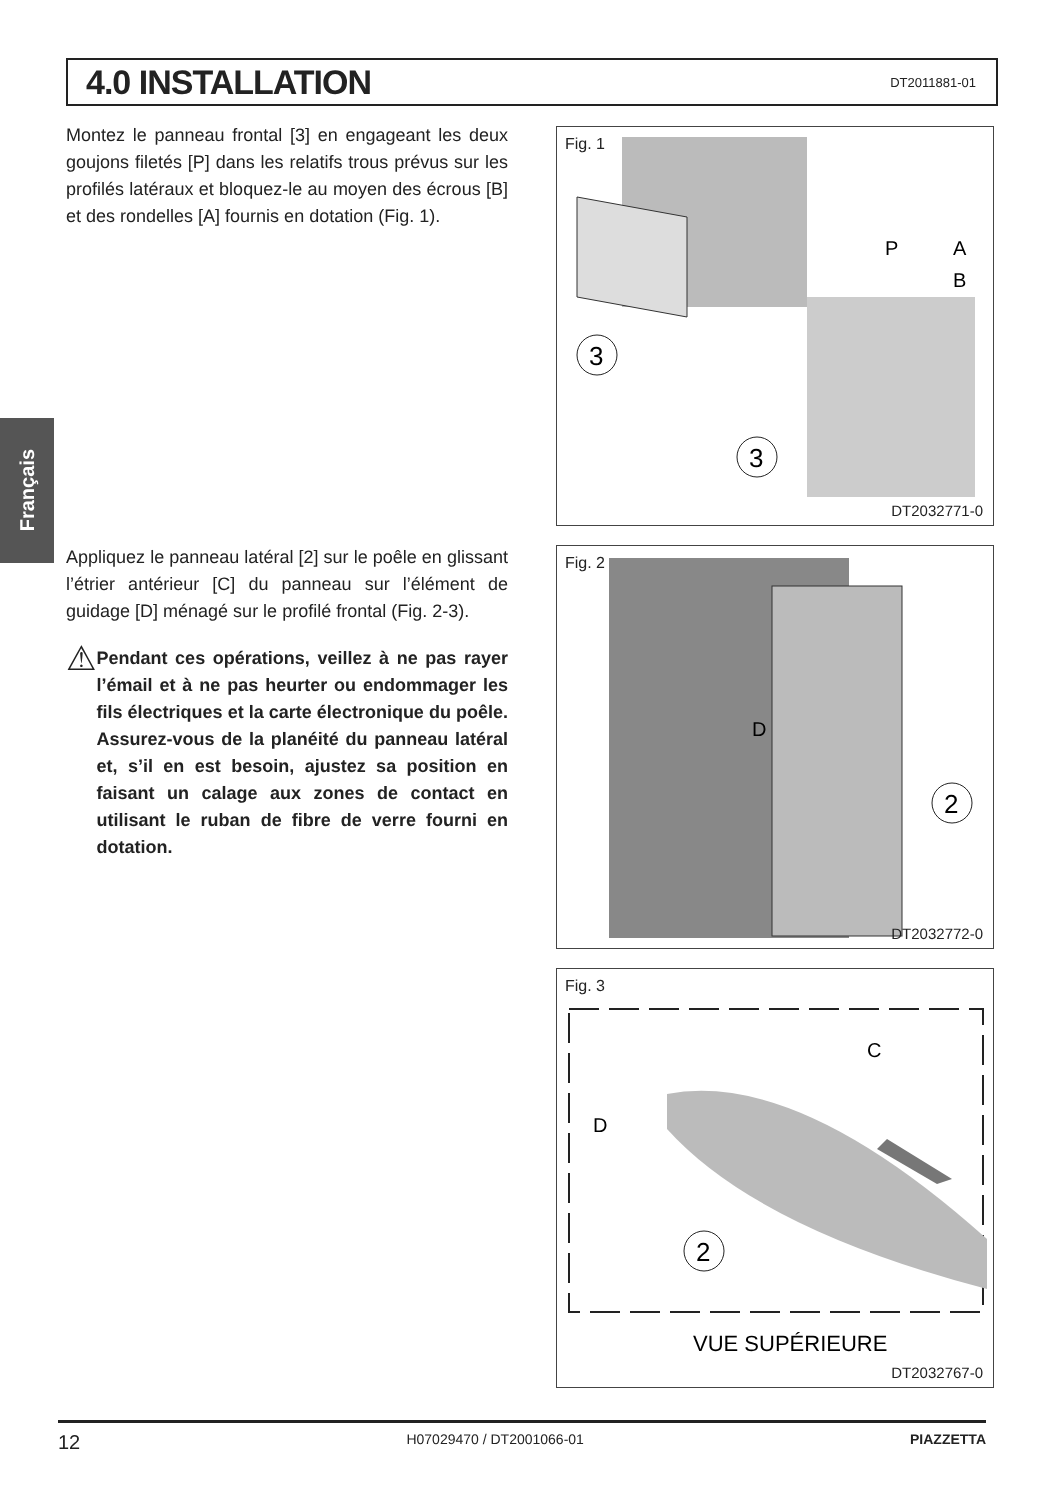4.0 INSTALLATION
DT2011881-01
Français
Montez le panneau frontal [3] en engageant les deux goujons filetés [P] dans les relatifs trous prévus sur les profilés latéraux et bloquez-le au moyen des écrous [B] et des rondelles [A] fournis en dotation (Fig. 1).
Appliquez le panneau latéral [2] sur le poêle en glissant l’étrier antérieur [C] du panneau sur l’élément de guidage [D] ménagé sur le profilé frontal (Fig. 2-3).
⚠
Pendant ces opérations, veillez à ne pas rayer l’émail et à ne pas heurter ou endommager les fils électriques et la carte électronique du poêle. Assurez-vous de la planéité du panneau latéral et, s’il en est besoin, ajustez sa position en faisant un calage aux zones de contact en utilisant le ruban de fibre de verre fourni en dotation.
Fig. 1
3
3
P
A
B
DT2032771-0
Fig. 2
2
D
DT2032772-0
Fig. 3
2
C
D
VUE SUPÉRIEURE
DT2032767-0
12 H07029470 / DT2001066-01 PIAZZETTA